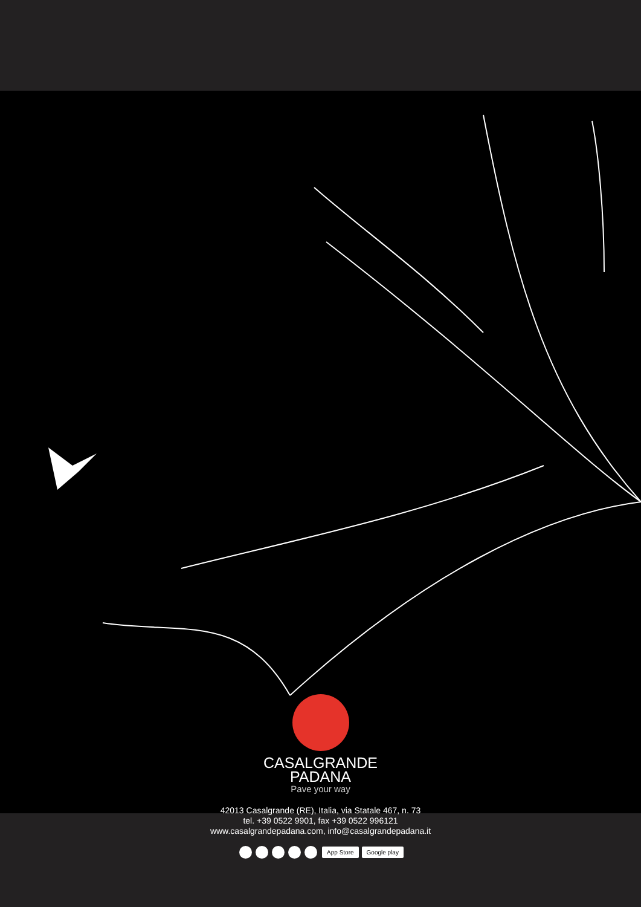CASALGRANDE
PADANA
Pave your way
42013 Casalgrande (RE), Italia, via Statale 467, n. 73
tel. +39 0522 9901, fax +39 0522 996121
www.casalgrandepadana.com, info@casalgrandepadana.it
App Store Google play